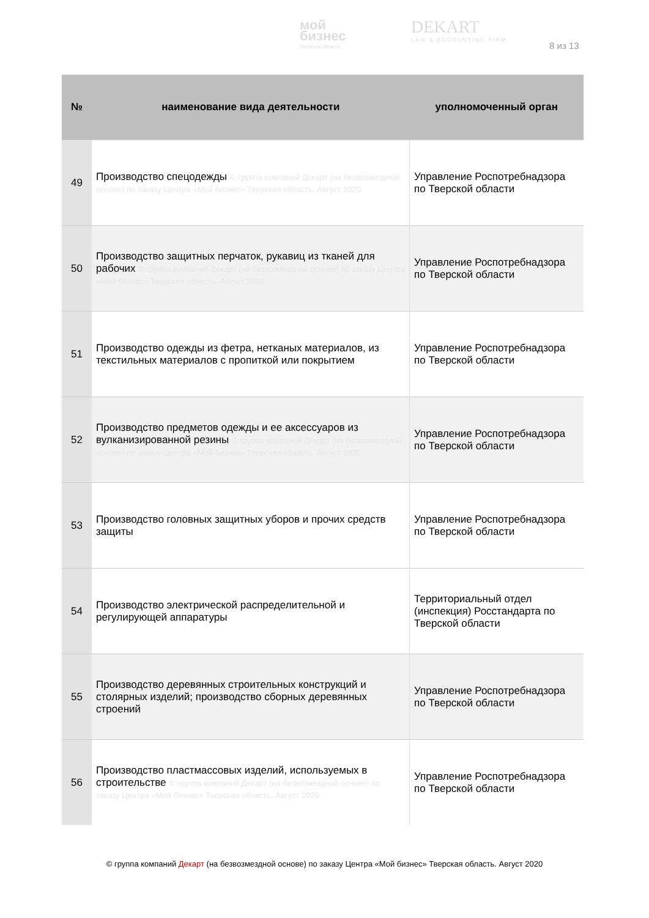мой
бизнес
Тверская область
DEKART
LAW & ACCOUNTING FIRM
8 из 13
| № | наименование вида деятельности | уполномоченный орган |
| --- | --- | --- |
| 49 | Производство спецодежды © группа компаний Декарт (на безвозмездной основе) по заказу Центра «Мой бизнес» Тверская область. Август 2020 | Управление Роспотребнадзора по Тверской области |
| 50 | Производство защитных перчаток, рукавиц из тканей для рабочих © группа компаний Декарт (на безвозмездной основе) по заказу Центра «Мой бизнес» Тверская область. Август 2020 | Управление Роспотребнадзора по Тверской области |
| 51 | Производство одежды из фетра, нетканых материалов, из текстильных материалов с пропиткой или покрытием | Управление Роспотребнадзора по Тверской области |
| 52 | Производство предметов одежды и ее аксессуаров из вулканизированной резины © группа компаний Декарт (на безвозмездной основе) по заказу Центра «Мой бизнес» Тверская область. Август 2020 | Управление Роспотребнадзора по Тверской области |
| 53 | Производство головных защитных уборов и прочих средств защиты | Управление Роспотребнадзора по Тверской области |
| 54 | Производство электрической распределительной и регулирующей аппаратуры | Территориальный отдел (инспекция) Росстандарта по Тверской области |
| 55 | Производство деревянных строительных конструкций и столярных изделий; производство сборных деревянных строений | Управление Роспотребнадзора по Тверской области |
| 56 | Производство пластмассовых изделий, используемых в строительстве © группа компаний Декарт (на безвозмездной основе) по заказу Центра «Мой бизнес» Тверская область. Август 2020 | Управление Роспотребнадзора по Тверской области |
© группа компаний Декарт (на безвозмездной основе) по заказу Центра «Мой бизнес» Тверская область. Август 2020